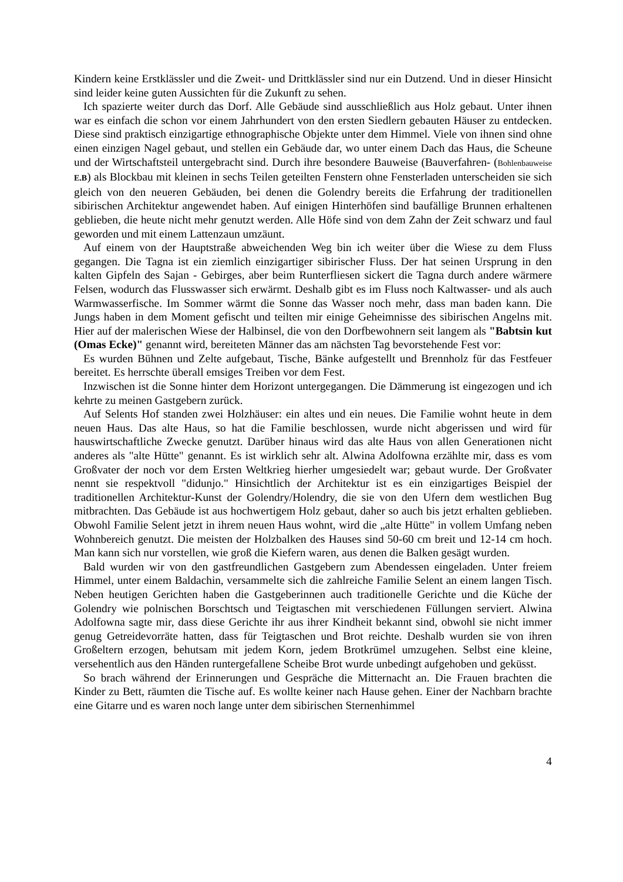Kindern keine Erstklässler und die Zweit- und Drittklässler sind nur ein Dutzend. Und in dieser Hinsicht sind leider keine guten Aussichten für die Zukunft zu sehen.
Ich spazierte weiter durch das Dorf. Alle Gebäude sind ausschließlich aus Holz gebaut. Unter ihnen war es einfach die schon vor einem Jahrhundert von den ersten Siedlern gebauten Häuser zu entdecken. Diese sind praktisch einzigartige ethnographische Objekte unter dem Himmel. Viele von ihnen sind ohne einen einzigen Nagel gebaut, und stellen ein Gebäude dar, wo unter einem Dach das Haus, die Scheune und der Wirtschaftsteil untergebracht sind. Durch ihre besondere Bauweise (Bauverfahren- (Bohlenbauweise E.B) als Blockbau mit kleinen in sechs Teilen geteilten Fenstern ohne Fensterladen unterscheiden sie sich gleich von den neueren Gebäuden, bei denen die Golendry bereits die Erfahrung der traditionellen sibirischen Architektur angewendet haben. Auf einigen Hinterhöfen sind baufällige Brunnen erhaltenen geblieben, die heute nicht mehr genutzt werden. Alle Höfe sind von dem Zahn der Zeit schwarz und faul geworden und mit einem Lattenzaun umzäunt.
Auf einem von der Hauptstraße abweichenden Weg bin ich weiter über die Wiese zu dem Fluss gegangen. Die Tagna ist ein ziemlich einzigartiger sibirischer Fluss. Der hat seinen Ursprung in den kalten Gipfeln des Sajan - Gebirges, aber beim Runterfliesen sickert die Tagna durch andere wärmere Felsen, wodurch das Flusswasser sich erwärmt. Deshalb gibt es im Fluss noch Kaltwasser- und als auch Warmwasserfische. Im Sommer wärmt die Sonne das Wasser noch mehr, dass man baden kann. Die Jungs haben in dem Moment gefischt und teilten mir einige Geheimnisse des sibirischen Angelns mit. Hier auf der malerischen Wiese der Halbinsel, die von den Dorfbewohnern seit langem als "Babtsin kut (Omas Ecke)" genannt wird, bereiteten Männer das am nächsten Tag bevorstehende Fest vor:
Es wurden Bühnen und Zelte aufgebaut, Tische, Bänke aufgestellt und Brennholz für das Festfeuer bereitet. Es herrschte überall emsiges Treiben vor dem Fest.
Inzwischen ist die Sonne hinter dem Horizont untergegangen. Die Dämmerung ist eingezogen und ich kehrte zu meinen Gastgebern zurück.
Auf Selents Hof standen zwei Holzhäuser: ein altes und ein neues. Die Familie wohnt heute in dem neuen Haus. Das alte Haus, so hat die Familie beschlossen, wurde nicht abgerissen und wird für hauswirtschaftliche Zwecke genutzt. Darüber hinaus wird das alte Haus von allen Generationen nicht anderes als "alte Hütte" genannt. Es ist wirklich sehr alt. Alwina Adolfowna erzählte mir, dass es vom Großvater der noch vor dem Ersten Weltkrieg hierher umgesiedelt war; gebaut wurde. Der Großvater nennt sie respektvoll "didunjo." Hinsichtlich der Architektur ist es ein einzigartiges Beispiel der traditionellen Architektur-Kunst der Golendry/Holendry, die sie von den Ufern dem westlichen Bug mitbrachten. Das Gebäude ist aus hochwertigem Holz gebaut, daher so auch bis jetzt erhalten geblieben. Obwohl Familie Selent jetzt in ihrem neuen Haus wohnt, wird die „alte Hütte" in vollem Umfang neben Wohnbereich genutzt. Die meisten der Holzbalken des Hauses sind 50-60 cm breit und 12-14 cm hoch. Man kann sich nur vorstellen, wie groß die Kiefern waren, aus denen die Balken gesägt wurden.
Bald wurden wir von den gastfreundlichen Gastgebern zum Abendessen eingeladen. Unter freiem Himmel, unter einem Baldachin, versammelte sich die zahlreiche Familie Selent an einem langen Tisch. Neben heutigen Gerichten haben die Gastgeberinnen auch traditionelle Gerichte und die Küche der Golendry wie polnischen Borschtsch und Teigtaschen mit verschiedenen Füllungen serviert. Alwina Adolfowna sagte mir, dass diese Gerichte ihr aus ihrer Kindheit bekannt sind, obwohl sie nicht immer genug Getreidevorräte hatten, dass für Teigtaschen und Brot reichte. Deshalb wurden sie von ihren Großeltern erzogen, behutsam mit jedem Korn, jedem Brotkrümel umzugehen. Selbst eine kleine, versehentlich aus den Händen runtergefallene Scheibe Brot wurde unbedingt aufgehoben und geküsst.
So brach während der Erinnerungen und Gespräche die Mitternacht an. Die Frauen brachten die Kinder zu Bett, räumten die Tische auf. Es wollte keiner nach Hause gehen. Einer der Nachbarn brachte eine Gitarre und es waren noch lange unter dem sibirischen Sternenhimmel
4